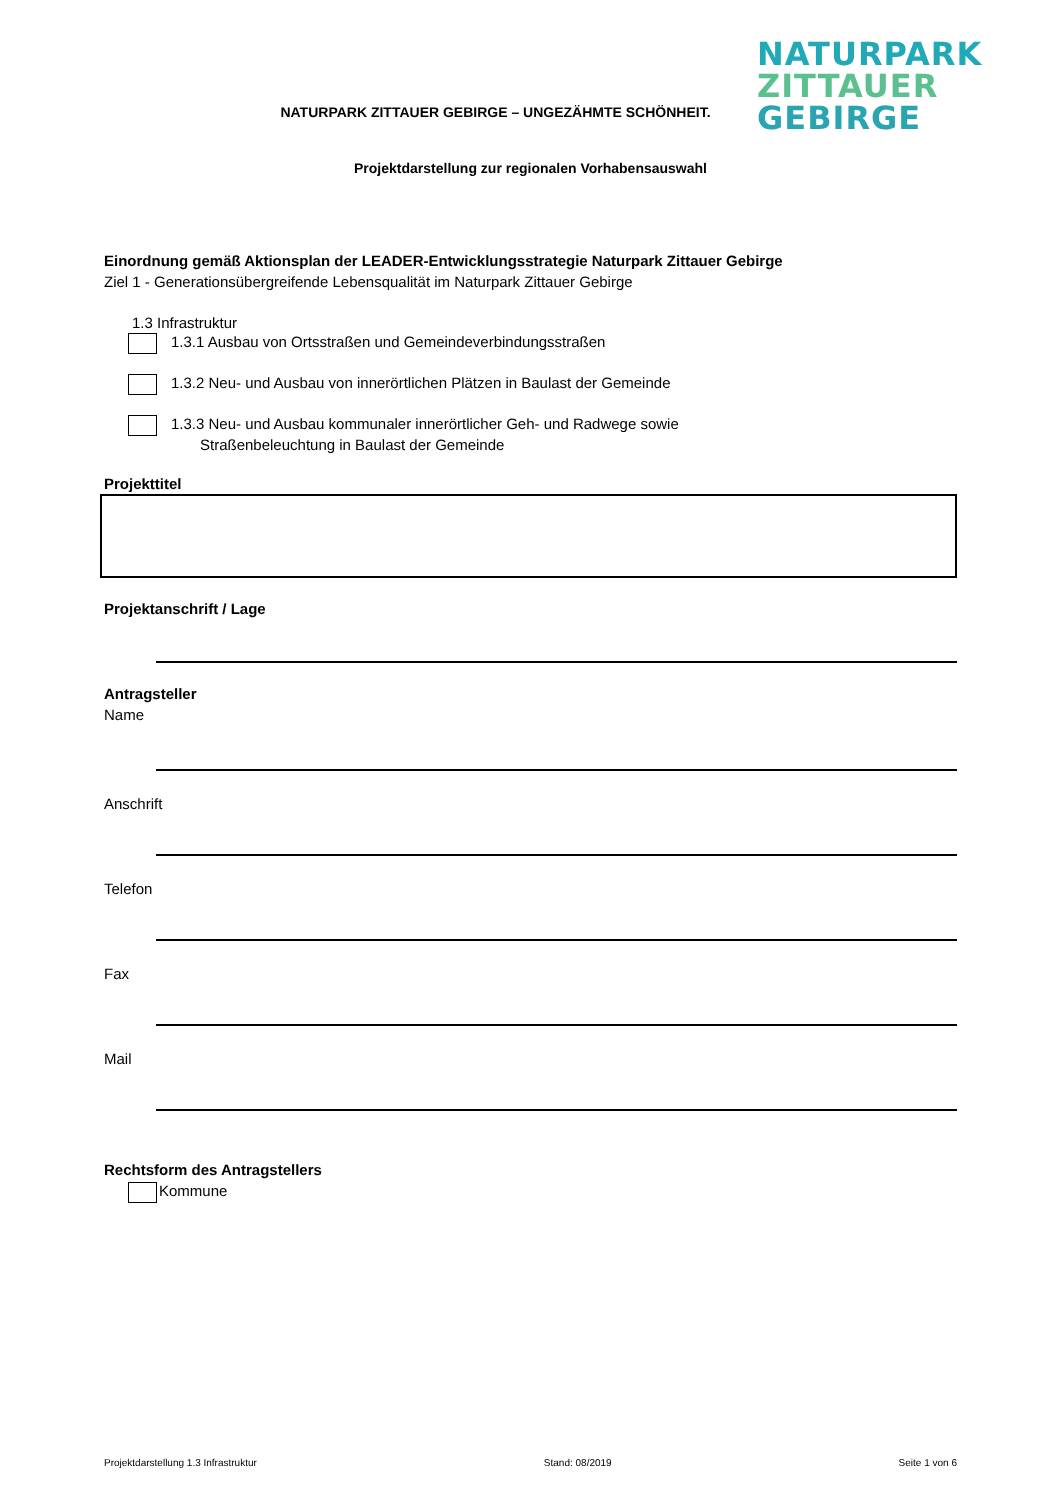NATURPARK
ZITTAUER
GEBIRGE
NATURPARK ZITTAUER GEBIRGE – UNGEZÄHMTE SCHÖNHEIT.
Projektdarstellung zur regionalen Vorhabensauswahl
Einordnung gemäß Aktionsplan der LEADER-Entwicklungsstrategie Naturpark Zittauer Gebirge
Ziel 1 - Generationsübergreifende Lebensqualität im Naturpark Zittauer Gebirge
1.3 Infrastruktur
1.3.1 Ausbau von Ortsstraßen und Gemeindeverbindungsstraßen
1.3.2 Neu- und Ausbau von innerörtlichen Plätzen in Baulast der Gemeinde
1.3.3 Neu- und Ausbau kommunaler innerörtlicher Geh- und Radwege sowie
Straßenbeleuchtung in Baulast der Gemeinde
Projekttitel
Projektanschrift / Lage
Antragsteller
Name
Anschrift
Telefon
Fax
Mail
Rechtsform des Antragstellers
Kommune
Projektdarstellung 1.3 Infrastruktur Stand: 08/2019 Seite 1 von 6